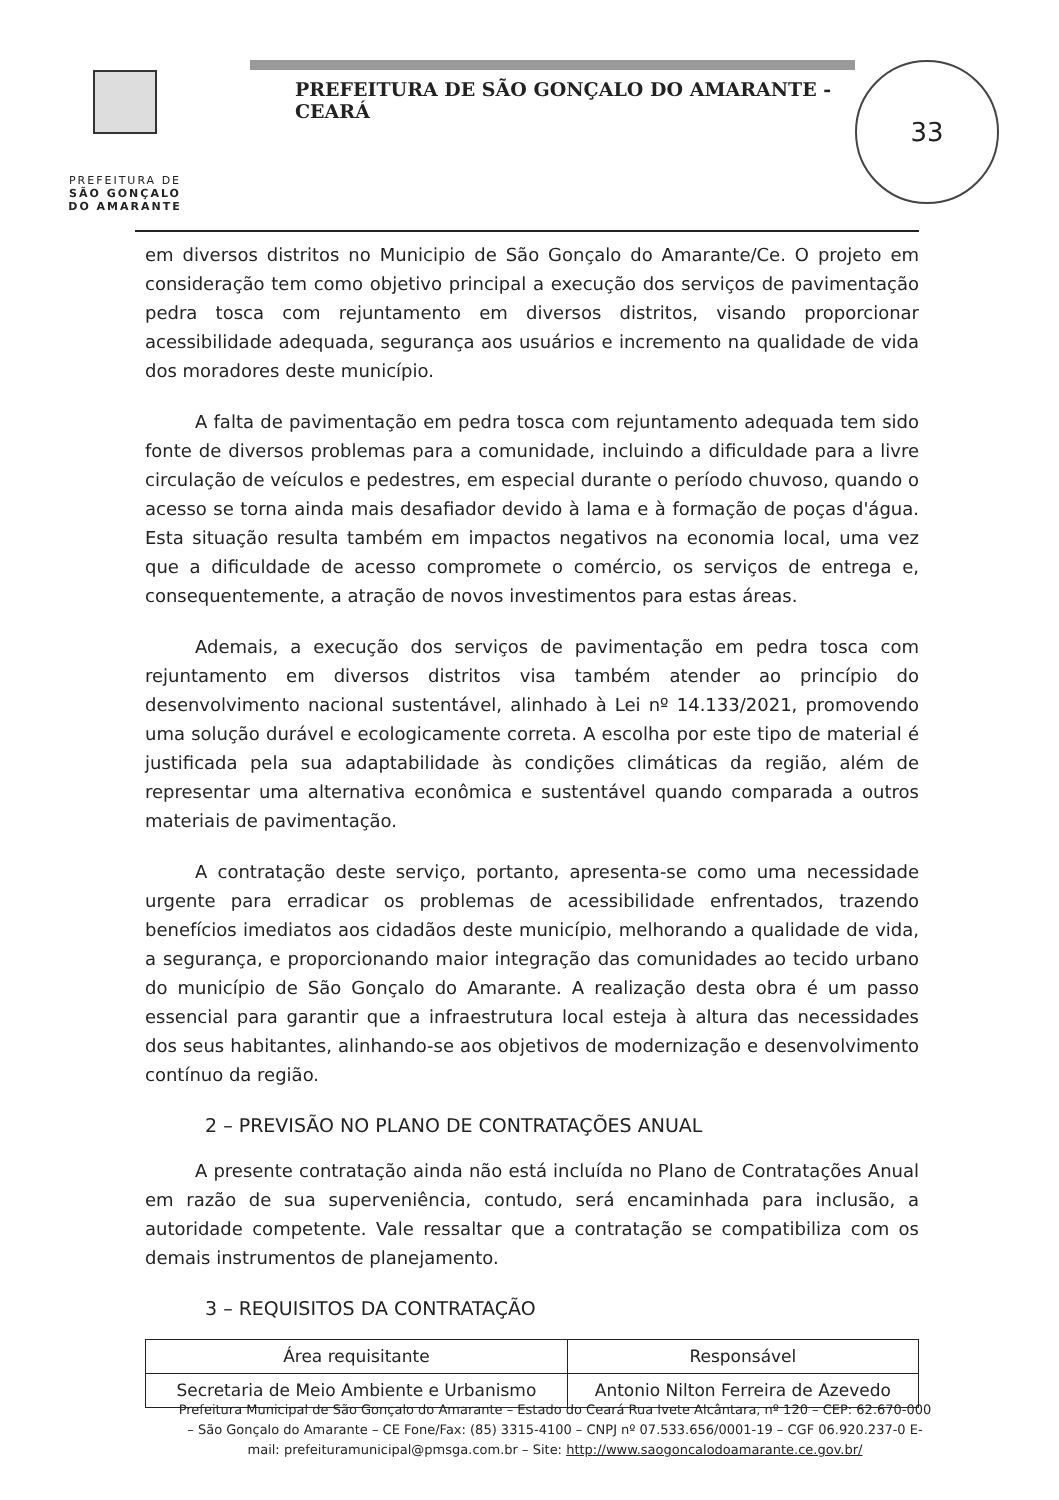PREFEITURA DE
SÃO GONÇALO
DO AMARANTE
PREFEITURA DE SÃO GONÇALO DO AMARANTE - CEARÁ
33
em diversos distritos no Municipio de São Gonçalo do Amarante/Ce. O projeto em consideração tem como objetivo principal a execução dos serviços de pavimentação pedra tosca com rejuntamento em diversos distritos, visando proporcionar acessibilidade adequada, segurança aos usuários e incremento na qualidade de vida dos moradores deste município.
A falta de pavimentação em pedra tosca com rejuntamento adequada tem sido fonte de diversos problemas para a comunidade, incluindo a dificuldade para a livre circulação de veículos e pedestres, em especial durante o período chuvoso, quando o acesso se torna ainda mais desafiador devido à lama e à formação de poças d'água. Esta situação resulta também em impactos negativos na economia local, uma vez que a dificuldade de acesso compromete o comércio, os serviços de entrega e, consequentemente, a atração de novos investimentos para estas áreas.
Ademais, a execução dos serviços de pavimentação em pedra tosca com rejuntamento em diversos distritos visa também atender ao princípio do desenvolvimento nacional sustentável, alinhado à Lei nº 14.133/2021, promovendo uma solução durável e ecologicamente correta. A escolha por este tipo de material é justificada pela sua adaptabilidade às condições climáticas da região, além de representar uma alternativa econômica e sustentável quando comparada a outros materiais de pavimentação.
A contratação deste serviço, portanto, apresenta-se como uma necessidade urgente para erradicar os problemas de acessibilidade enfrentados, trazendo benefícios imediatos aos cidadãos deste município, melhorando a qualidade de vida, a segurança, e proporcionando maior integração das comunidades ao tecido urbano do município de São Gonçalo do Amarante. A realização desta obra é um passo essencial para garantir que a infraestrutura local esteja à altura das necessidades dos seus habitantes, alinhando-se aos objetivos de modernização e desenvolvimento contínuo da região.
2 – PREVISÃO NO PLANO DE CONTRATAÇÕES ANUAL
A presente contratação ainda não está incluída no Plano de Contratações Anual em razão de sua superveniência, contudo, será encaminhada para inclusão, a autoridade competente. Vale ressaltar que a contratação se compatibiliza com os demais instrumentos de planejamento.
3 – REQUISITOS DA CONTRATAÇÃO
| Área requisitante | Responsável |
| --- | --- |
| Secretaria de Meio Ambiente e Urbanismo | Antonio Nilton Ferreira de Azevedo |
Prefeitura Municipal de São Gonçalo do Amarante – Estado do Ceará Rua Ivete Alcântara, nº 120 – CEP: 62.670-000 – São Gonçalo do Amarante – CE Fone/Fax: (85) 3315-4100 – CNPJ nº 07.533.656/0001-19 – CGF 06.920.237-0 E-mail: prefeituramunicipal@pmsga.com.br – Site: http://www.saogoncalodoamarante.ce.gov.br/